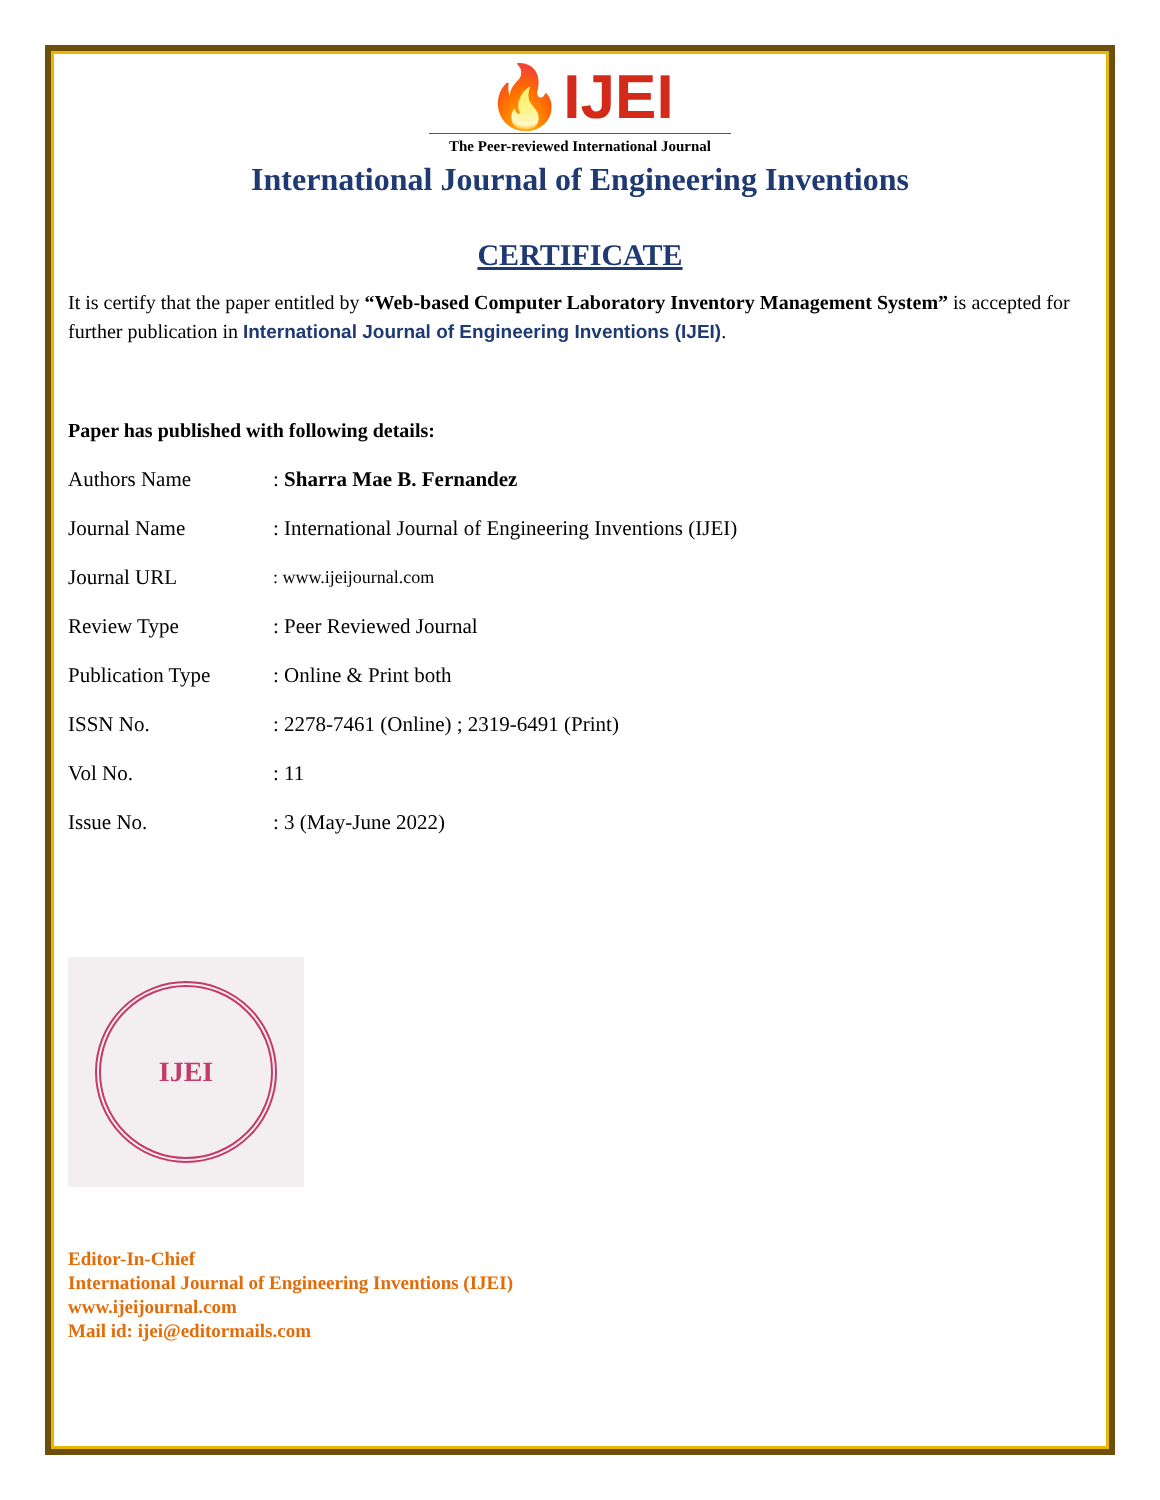🔥IJEI
The Peer-reviewed International Journal
International Journal of Engineering Inventions
CERTIFICATE
It is certify that the paper entitled by “Web-based Computer Laboratory Inventory Management System” is accepted for further publication in International Journal of Engineering Inventions (IJEI).
Paper has published with following details:
| Authors Name | : Sharra Mae B. Fernandez |
| Journal Name | : International Journal of Engineering Inventions (IJEI) |
| Journal URL | : www.ijeijournal.com |
| Review Type | : Peer Reviewed Journal |
| Publication Type | : Online & Print both |
| ISSN No. | : 2278-7461 (Online) ; 2319-6491 (Print) |
| Vol No. | : 11 |
| Issue No. | : 3 (May-June 2022) |
IJEI
Editor-In-Chief
International Journal of Engineering Inventions (IJEI)
www.ijeijournal.com
Mail id: ijei@editormails.com